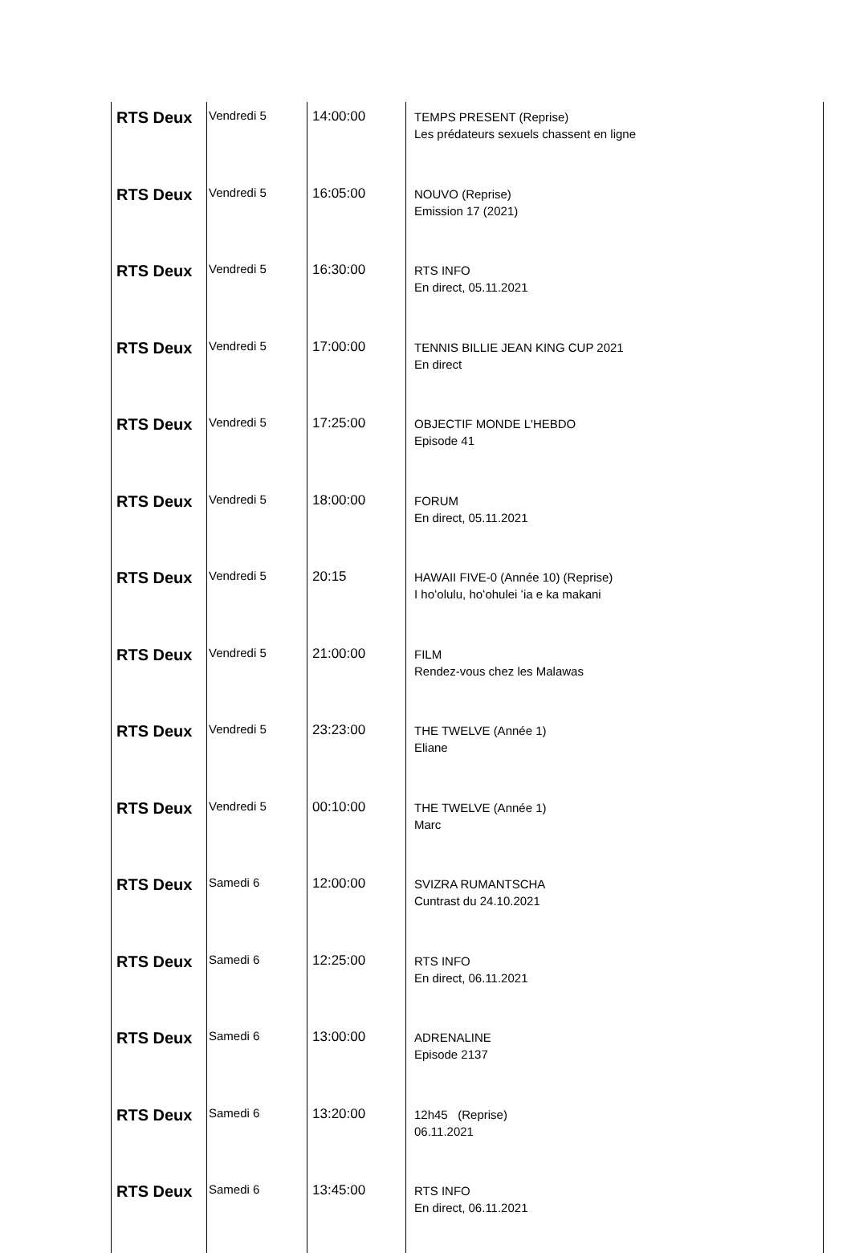| RTS Deux | Vendredi 5 | 14:00:00 | TEMPS PRESENT (Reprise) Les prédateurs sexuels chassent en ligne |
| RTS Deux | Vendredi 5 | 16:05:00 | NOUVO (Reprise) Emission 17 (2021) |
| RTS Deux | Vendredi 5 | 16:30:00 | RTS INFO En direct, 05.11.2021 |
| RTS Deux | Vendredi 5 | 17:00:00 | TENNIS BILLIE JEAN KING CUP 2021 En direct |
| RTS Deux | Vendredi 5 | 17:25:00 | OBJECTIF MONDE L'HEBDO Episode 41 |
| RTS Deux | Vendredi 5 | 18:00:00 | FORUM En direct, 05.11.2021 |
| RTS Deux | Vendredi 5 | 20:15 | HAWAII FIVE-0 (Année 10) (Reprise) I hoʻolulu, hoʻohulei ʻia e ka makani |
| RTS Deux | Vendredi 5 | 21:00:00 | FILM Rendez-vous chez les Malawas |
| RTS Deux | Vendredi 5 | 23:23:00 | THE TWELVE (Année 1) Eliane |
| RTS Deux | Vendredi 5 | 00:10:00 | THE TWELVE (Année 1) Marc |
| RTS Deux | Samedi 6 | 12:00:00 | SVIZRA RUMANTSCHA Cuntrast du 24.10.2021 |
| RTS Deux | Samedi 6 | 12:25:00 | RTS INFO En direct, 06.11.2021 |
| RTS Deux | Samedi 6 | 13:00:00 | ADRENALINE Episode 2137 |
| RTS Deux | Samedi 6 | 13:20:00 | 12h45 (Reprise) 06.11.2021 |
| RTS Deux | Samedi 6 | 13:45:00 | RTS INFO En direct, 06.11.2021 |